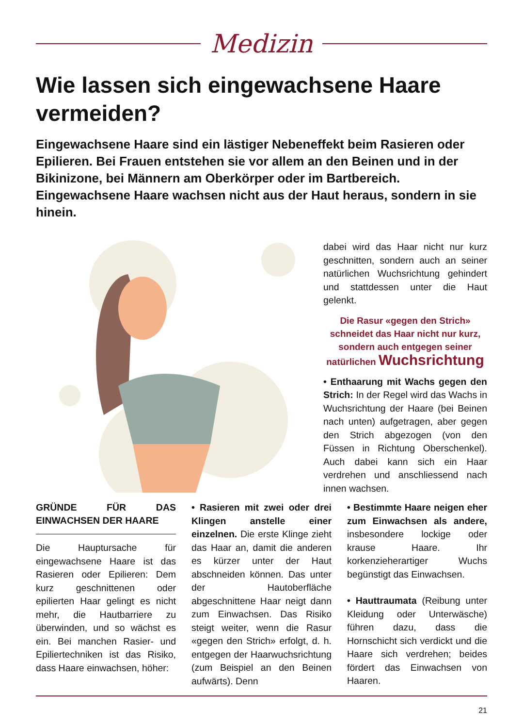Medizin
Wie lassen sich eingewachsene Haare vermeiden?
Eingewachsene Haare sind ein lästiger Nebeneffekt beim Rasieren oder Epilieren. Bei Frauen entstehen sie vor allem an den Beinen und in der Bikinizone, bei Männern am Oberkörper oder im Bartbereich. Eingewachsene Haare wachsen nicht aus der Haut heraus, sondern in sie hinein.
dabei wird das Haar nicht nur kurz geschnitten, sondern auch an seiner natürlichen Wuchsrichtung gehindert und stattdessen unter die Haut gelenkt.
Die Rasur «gegen den Strich» schneidet das Haar nicht nur kurz, sondern auch entgegen seiner natürlichen Wuchsrichtung
• Enthaarung mit Wachs gegen den Strich: In der Regel wird das Wachs in Wuchsrichtung der Haare (bei Beinen nach unten) aufgetragen, aber gegen den Strich abgezogen (von den Füssen in Richtung Oberschenkel). Auch dabei kann sich ein Haar verdrehen und anschliessend nach innen wachsen.
GRÜNDE FÜR DAS EINWACHSEN DER HAARE
Die Hauptursache für eingewachsene Haare ist das Rasieren oder Epilieren: Dem kurz geschnittenen oder epilierten Haar gelingt es nicht mehr, die Hautbarriere zu überwinden, und so wächst es ein. Bei manchen Rasier- und Epiliertechniken ist das Risiko, dass Haare einwachsen, höher:
• Rasieren mit zwei oder drei Klingen anstelle einer einzelnen. Die erste Klinge zieht das Haar an, damit die anderen es kürzer unter der Haut abschneiden können. Das unter der Hautoberfläche abgeschnittene Haar neigt dann zum Einwachsen. Das Risiko steigt weiter, wenn die Rasur «gegen den Strich» erfolgt, d. h. entgegen der Haarwuchsrichtung (zum Beispiel an den Beinen aufwärts). Denn
• Bestimmte Haare neigen eher zum Einwachsen als andere, insbesondere lockige oder krause Haare. Ihr korkenzieherartiger Wuchs begünstigt das Einwachsen.
• Hauttraumata (Reibung unter Kleidung oder Unterwäsche) führen dazu, dass die Hornschicht sich verdickt und die Haare sich verdrehen; beides fördert das Einwachsen von Haaren.
21